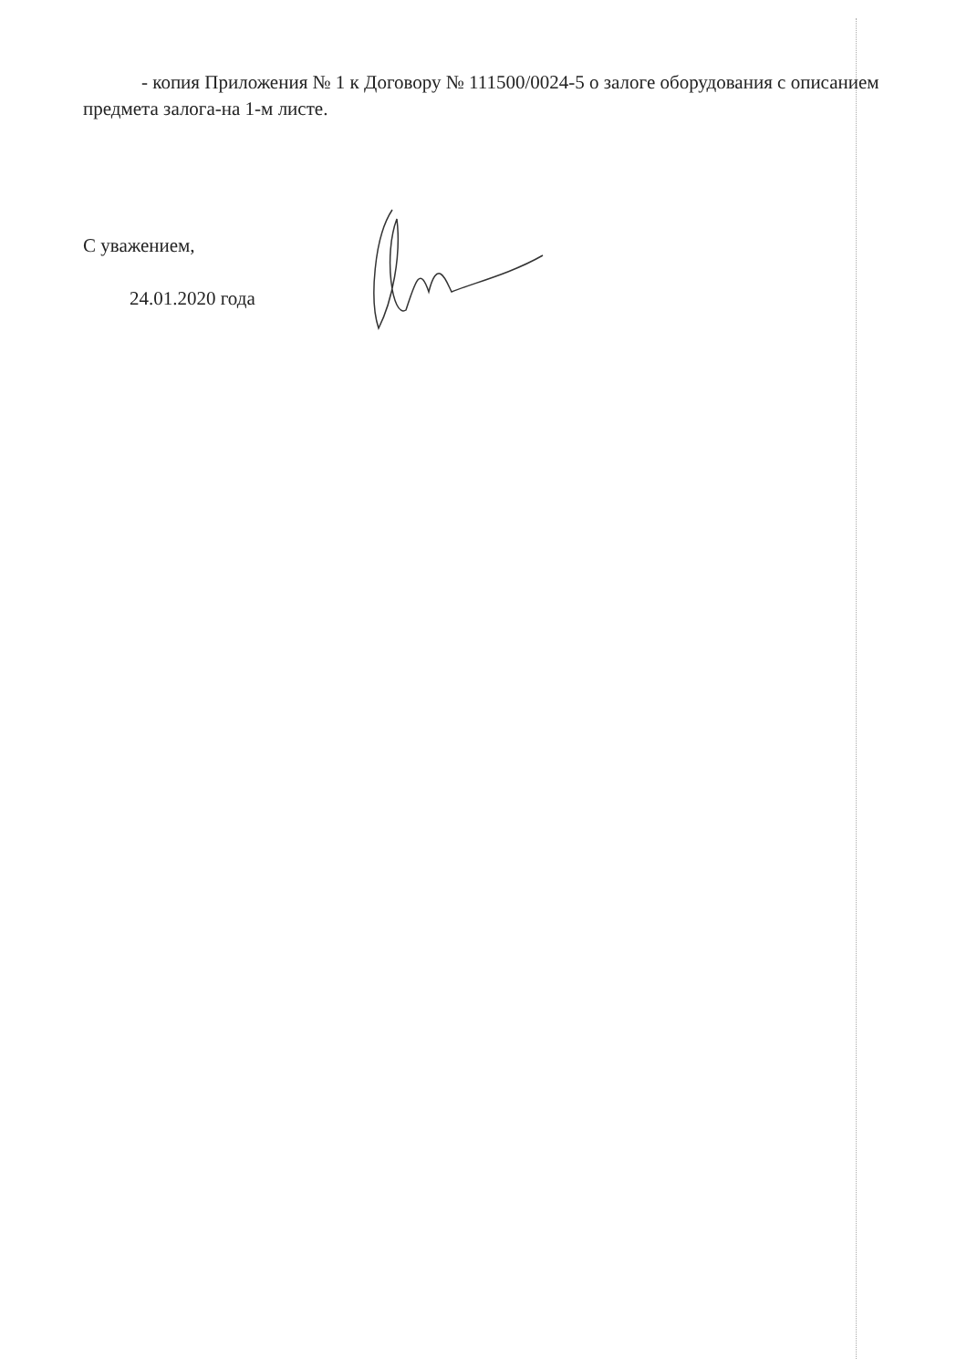- копия Приложения № 1 к Договору № 111500/0024-5 о залоге оборудования с описанием предмета залога-на 1-м листе.
С уважением,
24.01.2020 года